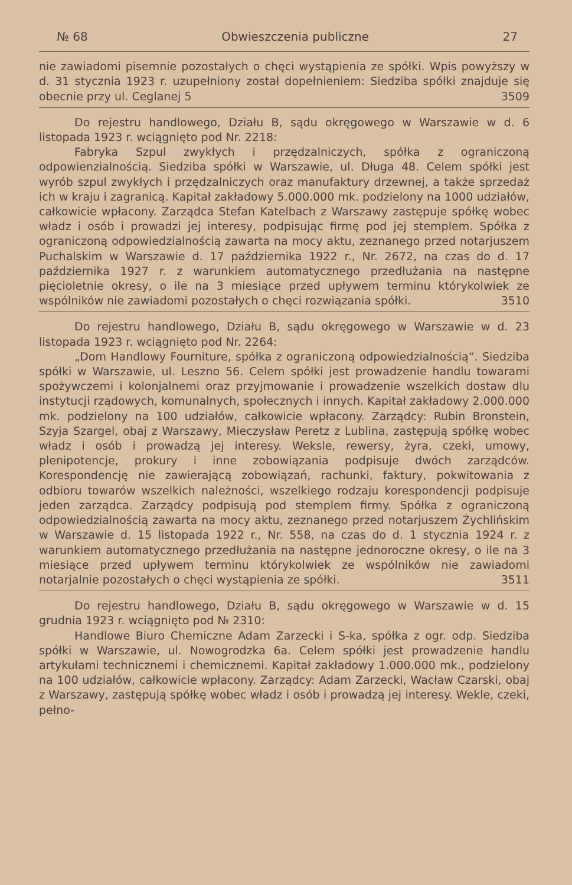№ 68 Obwieszczenia publiczne 27
nie zawiadomi pisemnie pozostałych o chęci wystąpienia ze spółki. Wpis powyższy w d. 31 stycznia 1923 r. uzupełniony został dopełnieniem: Siedziba spółki znajduje się obecnie przy ul. Ceglanej 5 3509
Do rejestru handlowego, Działu B, sądu okręgowego w Warszawie w d. 6 listopada 1923 r. wciągnięto pod Nr. 2218:
Fabryka Szpul zwykłych i przędzalniczych, spółka z ograniczoną odpowienzialnością. Siedziba spółki w Warszawie, ul. Długa 48. Celem spółki jest wyrób szpul zwykłych i przędzalniczych oraz manufaktury drzewnej, a także sprzedaż ich w kraju i zagranicą. Kapitał zakładowy 5.000.000 mk. podzielony na 1000 udziałów, całkowicie wpłacony. Zarządca Stefan Katelbach z Warszawy zastępuje spółkę wobec władz i osób i prowadzi jej interesy, podpisując firmę pod jej stemplem. Spółka z ograniczoną odpowiedzialnością zawarta na mocy aktu, zeznanego przed notarjuszem Puchalskim w Warszawie d. 17 października 1922 r., Nr. 2672, na czas do d. 17 października 1927 r. z warunkiem automatycznego przedłużania na następne pięcioletnie okresy, o ile na 3 miesiące przed upływem terminu którykolwiek ze wspólników nie zawiadomi pozostałych o chęci rozwiązania spółki. 3510
Do rejestru handlowego, Działu B, sądu okręgowego w Warszawie w d. 23 listopada 1923 r. wciągnięto pod Nr. 2264:
„Dom Handlowy Fourniture, spółka z ograniczoną odpowiedzialnością“. Siedziba spółki w Warszawie, ul. Leszno 56. Celem spółki jest prowadzenie handlu towarami spożywczemi i kolonjalnemi oraz przyjmowanie i prowadzenie wszelkich dostaw dlu instytucji rządowych, komunalnych, społecznych i innych. Kapitał zakładowy 2.000.000 mk. podzielony na 100 udziałów, całkowicie wpłacony. Zarządcy: Rubin Bronstein, Szyja Szargel, obaj z Warszawy, Mieczysław Peretz z Lublina, zastępują spółkę wobec władz i osób i prowadzą jej interesy. Weksle, rewersy, żyra, czeki, umowy, plenipotencje, prokury i inne zobowiązania podpisuje dwóch zarządców. Korespondencję nie zawierającą zobowiązań, rachunki, faktury, pokwitowania z odbioru towarów wszelkich należności, wszelkiego rodzaju korespondencji podpisuje jeden zarządca. Zarządcy podpisują pod stemplem firmy. Spółka z ograniczoną odpowiedzialnością zawarta na mocy aktu, zeznanego przed notarjuszem Żychlińskim w Warszawie d. 15 listopada 1922 r., Nr. 558, na czas do d. 1 stycznia 1924 r. z warunkiem automatycznego przedłużania na następne jednoroczne okresy, o ile na 3 miesiące przed upływem terminu którykolwiek ze wspólników nie zawiadomi notarjalnie pozostałych o chęci wystąpienia ze spółki. 3511
Do rejestru handlowego, Działu B, sądu okręgowego w Warszawie w d. 15 grudnia 1923 r. wciągnięto pod № 2310:
Handlowe Biuro Chemiczne Adam Zarzecki i S-ka, spółka z ogr. odp. Siedziba spółki w Warszawie, ul. Nowogrodzka 6a. Celem spółki jest prowadzenie handlu artykułami technicznemi i chemicznemi. Kapitał zakładowy 1.000.000 mk., podzielony na 100 udziałów, całkowicie wpłacony. Zarządcy: Adam Zarzecki, Wacław Czarski, obaj z Warszawy, zastępują spółkę wobec władz i osób i prowadzą jej interesy. Wekle, czeki, pełno-